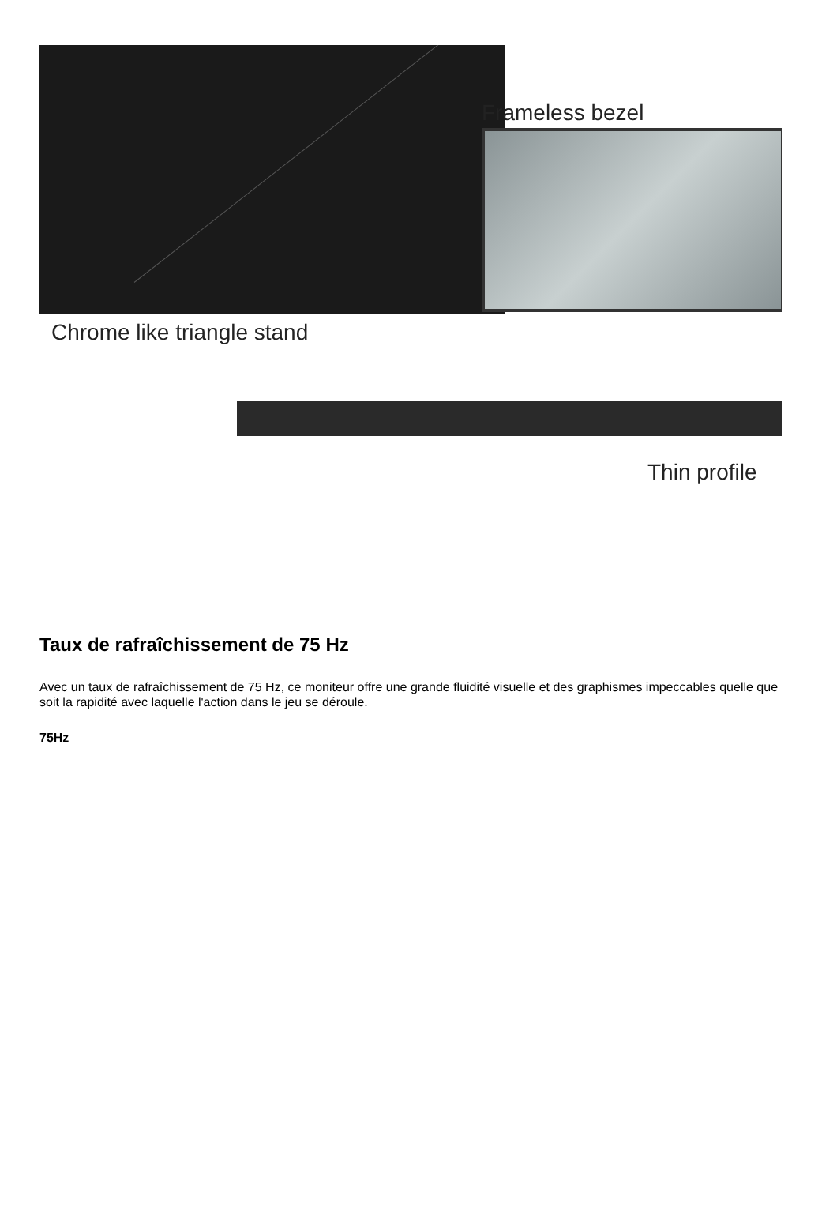Frameless bezel
Chrome like triangle stand
Thin profile
Taux de rafraîchissement de 75 Hz
Avec un taux de rafraîchissement de 75 Hz, ce moniteur offre une grande fluidité visuelle et des graphismes impeccables quelle que soit la rapidité avec laquelle l'action dans le jeu se déroule.
75Hz